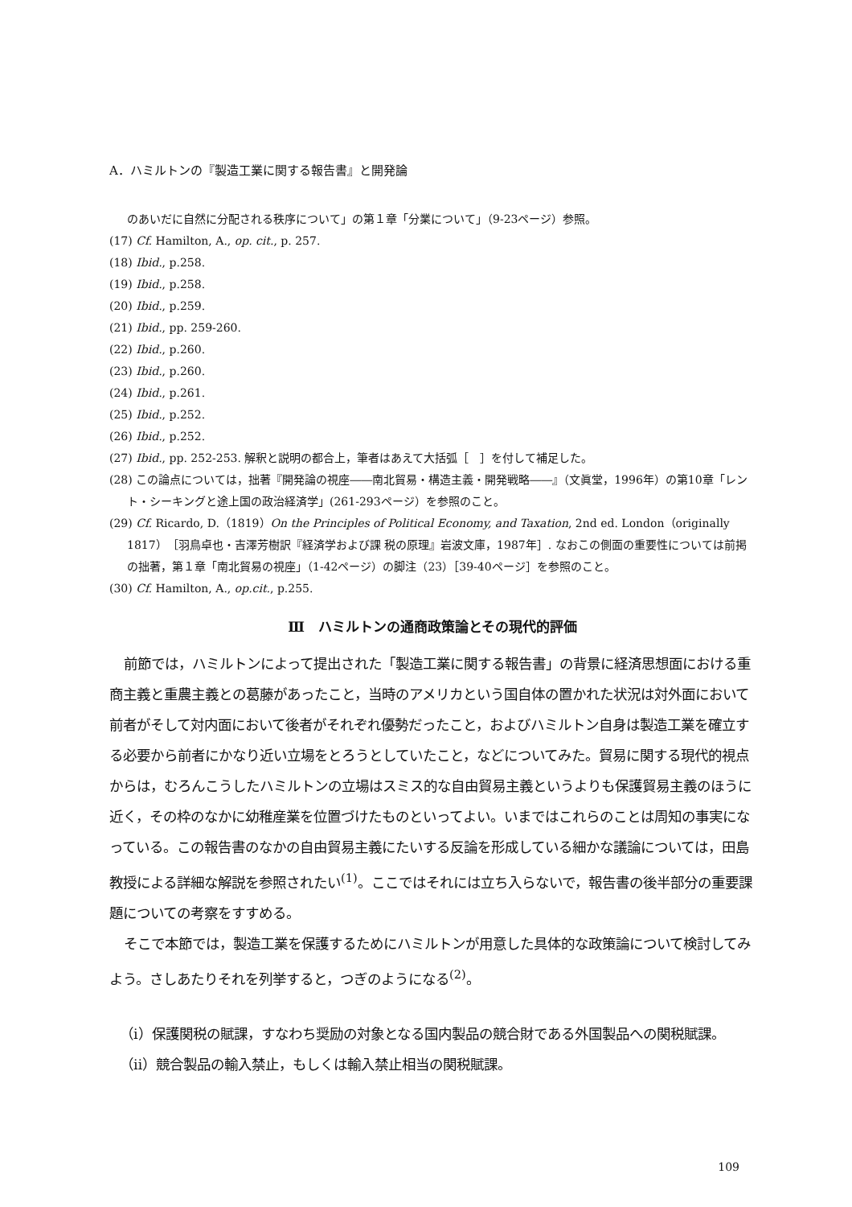A．ハミルトンの『製造工業に関する報告書』と開発論
のあいだに自然に分配される秩序について」の第１章「分業について」（9-23ページ）参照。
(17) Cf. Hamilton, A., op. cit., p. 257.
(18) Ibid., p.258.
(19) Ibid., p.258.
(20) Ibid., p.259.
(21) Ibid., pp. 259-260.
(22) Ibid., p.260.
(23) Ibid., p.260.
(24) Ibid., p.261.
(25) Ibid., p.252.
(26) Ibid., p.252.
(27) Ibid., pp. 252-253. 解釈と説明の都合上，筆者はあえて大括弧［　］を付して補足した。
(28) この論点については，拙著『開発論の視座――南北貿易・構造主義・開発戦略――』（文眞堂，1996年）の第10章「レント・シーキングと途上国の政治経済学」(261-293ページ）を参照のこと。
(29) Cf. Ricardo, D.（1819）On the Principles of Political Economy, and Taxation, 2nd ed. London（originally 1817）［羽鳥卓也・吉澤芳樹訳『経済学および課 税の原理』岩波文庫，1987年］. なおこの側面の重要性については前掲の拙著，第１章「南北貿易の視座」（1-42ページ）の脚注（23）［39-40ページ］を参照のこと。
(30) Cf. Hamilton, A., op.cit., p.255.
Ⅲ　ハミルトンの通商政策論とその現代的評価
前節では，ハミルトンによって提出された「製造工業に関する報告書」の背景に経済思想面における重商主義と重農主義との葛藤があったこと，当時のアメリカという国自体の置かれた状況は対外面において前者がそして対内面において後者がそれぞれ優勢だったこと，およびハミルトン自身は製造工業を確立する必要から前者にかなり近い立場をとろうとしていたこと，などについてみた。貿易に関する現代的視点からは，むろんこうしたハミルトンの立場はスミス的な自由貿易主義というよりも保護貿易主義のほうに近く，その枠のなかに幼稚産業を位置づけたものといってよい。いまではこれらのことは周知の事実になっている。この報告書のなかの自由貿易主義にたいする反論を形成している細かな議論については，田島教授による詳細な解説を参照されたい<sup>(1)</sup>。ここではそれには立ち入らないで，報告書の後半部分の重要課題についての考察をすすめる。
そこで本節では，製造工業を保護するためにハミルトンが用意した具体的な政策論について検討してみよう。さしあたりそれを列挙すると，つぎのようになる<sup>(2)</sup>。
（ⅰ）保護関税の賦課，すなわち奨励の対象となる国内製品の競合財である外国製品への関税賦課。
（ⅱ）競合製品の輸入禁止，もしくは輸入禁止相当の関税賦課。
109